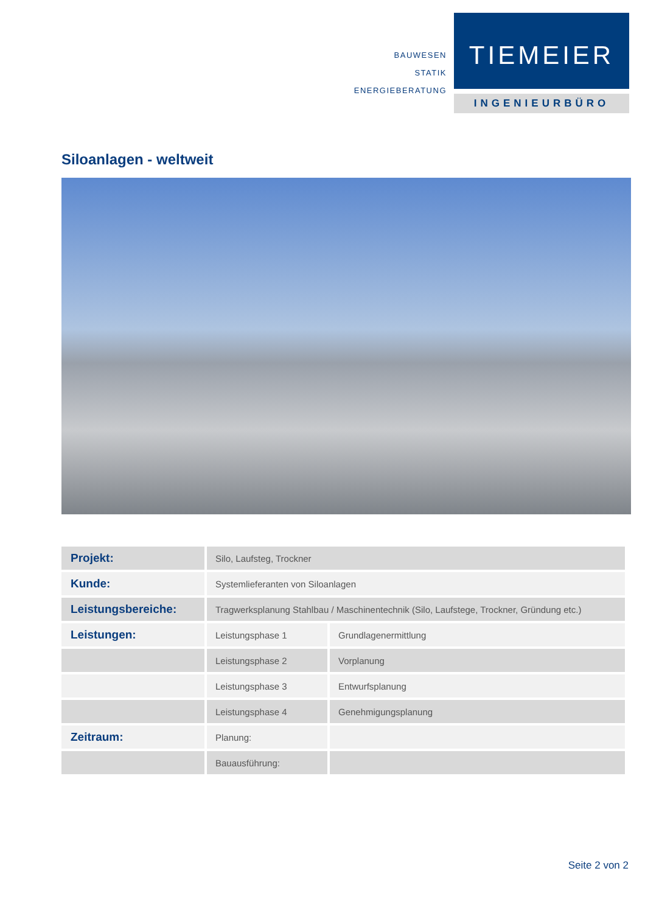BAUWESEN
STATIK
ENERGIEBERATUNG
TIEMEIER
INGENIEURBÜRO
Siloanlagen - weltweit
| Projekt: | Silo, Laufsteg, Trockner | |
| Kunde: | Systemlieferanten von Siloanlagen | |
| Leistungsbereiche: | Tragwerksplanung Stahlbau / Maschinentechnik (Silo, Laufstege, Trockner, Gründung etc.) | |
| Leistungen: | Leistungsphase 1 | Grundlagenermittlung |
| | Leistungsphase 2 | Vorplanung |
| | Leistungsphase 3 | Entwurfsplanung |
| | Leistungsphase 4 | Genehmigungsplanung |
| Zeitraum: | Planung: | |
| | Bauausführung: | |
Seite 2 von 2